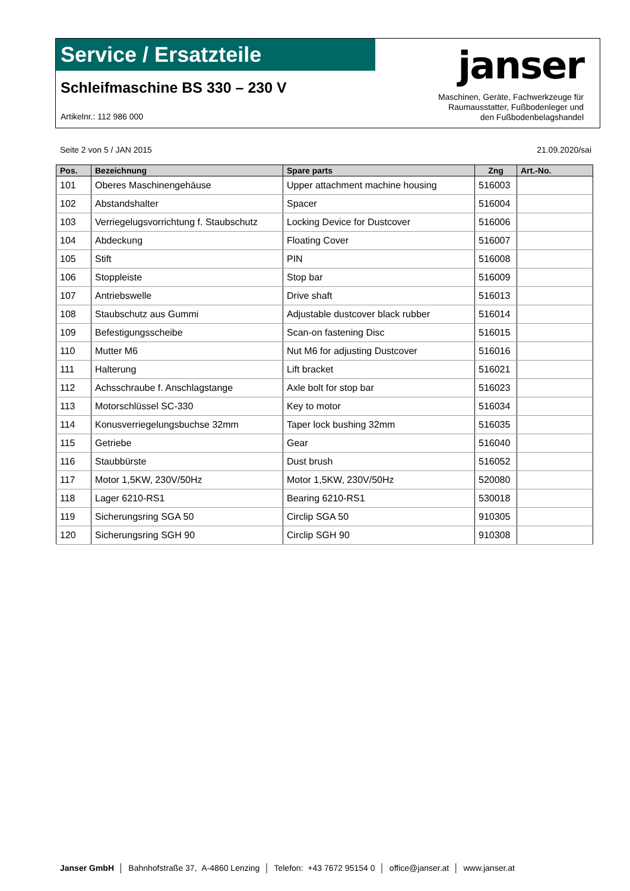Service / Ersatzteile
Schleifmaschine BS 330 – 230 V
Artikelnr.: 112 986 000
janser
Maschinen, Geräte, Fachwerkzeuge für
Raumausstatter, Fußbodenleger und
den Fußbodenbelagshandel
Seite 2 von 5 / JAN 2015 21.09.2020/sai
| Pos. | Bezeichnung | Spare parts | Zng | Art.-No. |
| --- | --- | --- | --- | --- |
| 101 | Oberes Maschinengehäuse | Upper attachment machine housing | 516003 | |
| 102 | Abstandshalter | Spacer | 516004 | |
| 103 | Verriegelugsvorrichtung f. Staubschutz | Locking Device for Dustcover | 516006 | |
| 104 | Abdeckung | Floating Cover | 516007 | |
| 105 | Stift | PIN | 516008 | |
| 106 | Stoppleiste | Stop bar | 516009 | |
| 107 | Antriebswelle | Drive shaft | 516013 | |
| 108 | Staubschutz aus Gummi | Adjustable dustcover black rubber | 516014 | |
| 109 | Befestigungsscheibe | Scan-on fastening Disc | 516015 | |
| 110 | Mutter M6 | Nut M6 for adjusting Dustcover | 516016 | |
| 111 | Halterung | Lift bracket | 516021 | |
| 112 | Achsschraube f. Anschlagstange | Axle bolt for stop bar | 516023 | |
| 113 | Motorschlüssel SC-330 | Key to motor | 516034 | |
| 114 | Konusverriegelungsbuchse 32mm | Taper lock bushing 32mm | 516035 | |
| 115 | Getriebe | Gear | 516040 | |
| 116 | Staubbürste | Dust brush | 516052 | |
| 117 | Motor 1,5KW, 230V/50Hz | Motor 1,5KW, 230V/50Hz | 520080 | |
| 118 | Lager 6210-RS1 | Bearing 6210-RS1 | 530018 | |
| 119 | Sicherungsring SGA 50 | Circlip SGA 50 | 910305 | |
| 120 | Sicherungsring SGH 90 | Circlip SGH 90 | 910308 | |
Janser GmbH │ Bahnhofstraße 37, A-4860 Lenzing │ Telefon: +43 7672 95154 0 │ office@janser.at │ www.janser.at